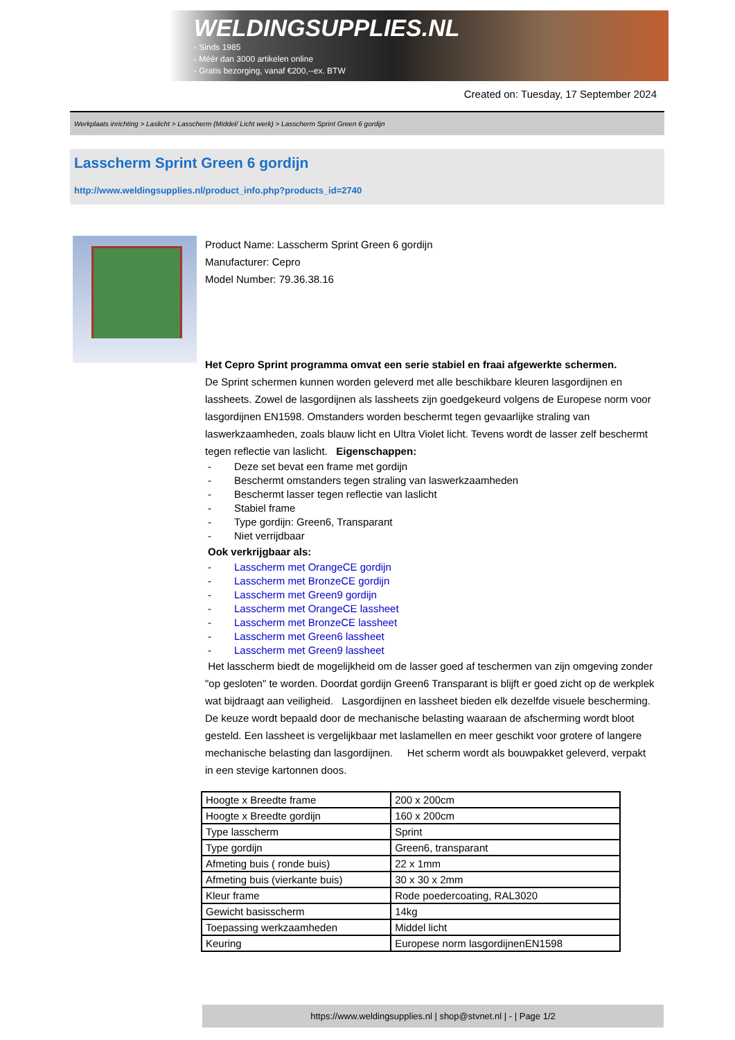WELDINGSUPPLIES.NL
- Sinds 1985
- Méér dan 3000 artikelen online
- Gratis bezorging, vanaf €200,--ex. BTW
Created on: Tuesday, 17 September 2024
Werkplaats inrichting > Laslicht > Lasscherm (Middel/ Licht werk) > Lasscherm Sprint Green 6 gordijn
Lasscherm Sprint Green 6 gordijn
http://www.weldingsupplies.nl/product_info.php?products_id=2740
Product Name: Lasscherm Sprint Green 6 gordijn
Manufacturer: Cepro
Model Number: 79.36.38.16
Het Cepro Sprint programma omvat een serie stabiel en fraai afgewerkte schermen.
De Sprint schermen kunnen worden geleverd met alle beschikbare kleuren lasgordijnen en lassheets. Zowel de lasgordijnen als lassheets zijn goedgekeurd volgens de Europese norm voor lasgordijnen EN1598. Omstanders worden beschermt tegen gevaarlijke straling van laswerkzaamheden, zoals blauw licht en Ultra Violet licht. Tevens wordt de lasser zelf beschermt tegen reflectie van laslicht. Eigenschappen:
- Deze set bevat een frame met gordijn
- Beschermt omstanders tegen straling van laswerkzaamheden
- Beschermt lasser tegen reflectie van laslicht
- Stabiel frame
- Type gordijn: Green6, Transparant
- Niet verrijdbaar
Ook verkrijgbaar als:
- Lasscherm met OrangeCE gordijn
- Lasscherm met BronzeCE gordijn
- Lasscherm met Green9 gordijn
- Lasscherm met OrangeCE lassheet
- Lasscherm met BronzeCE lassheet
- Lasscherm met Green6 lassheet
- Lasscherm met Green9 lassheet
Het lasscherm biedt de mogelijkheid om de lasser goed af teschermen van zijn omgeving zonder "op gesloten" te worden. Doordat gordijn Green6 Transparant is blijft er goed zicht op de werkplek wat bijdraagt aan veiligheid. Lasgordijnen en lassheet bieden elk dezelfde visuele bescherming. De keuze wordt bepaald door de mechanische belasting waaraan de afscherming wordt bloot gesteld. Een lassheet is vergelijkbaar met laslamellen en meer geschikt voor grotere of langere mechanische belasting dan lasgordijnen. Het scherm wordt als bouwpakket geleverd, verpakt in een stevige kartonnen doos.
| Hoogte x Breedte frame | 200 x 200cm |
| Hoogte x Breedte gordijn | 160 x 200cm |
| Type lasscherm | Sprint |
| Type gordijn | Green6, transparant |
| Afmeting buis ( ronde buis) | 22 x 1mm |
| Afmeting buis (vierkante buis) | 30 x 30 x 2mm |
| Kleur frame | Rode poedercoating, RAL3020 |
| Gewicht basisscherm | 14kg |
| Toepassing werkzaamheden | Middel licht |
| Keuring | Europese norm lasgordijnenEN1598 |
https://www.weldingsupplies.nl | shop@stvnet.nl | - | Page 1/2